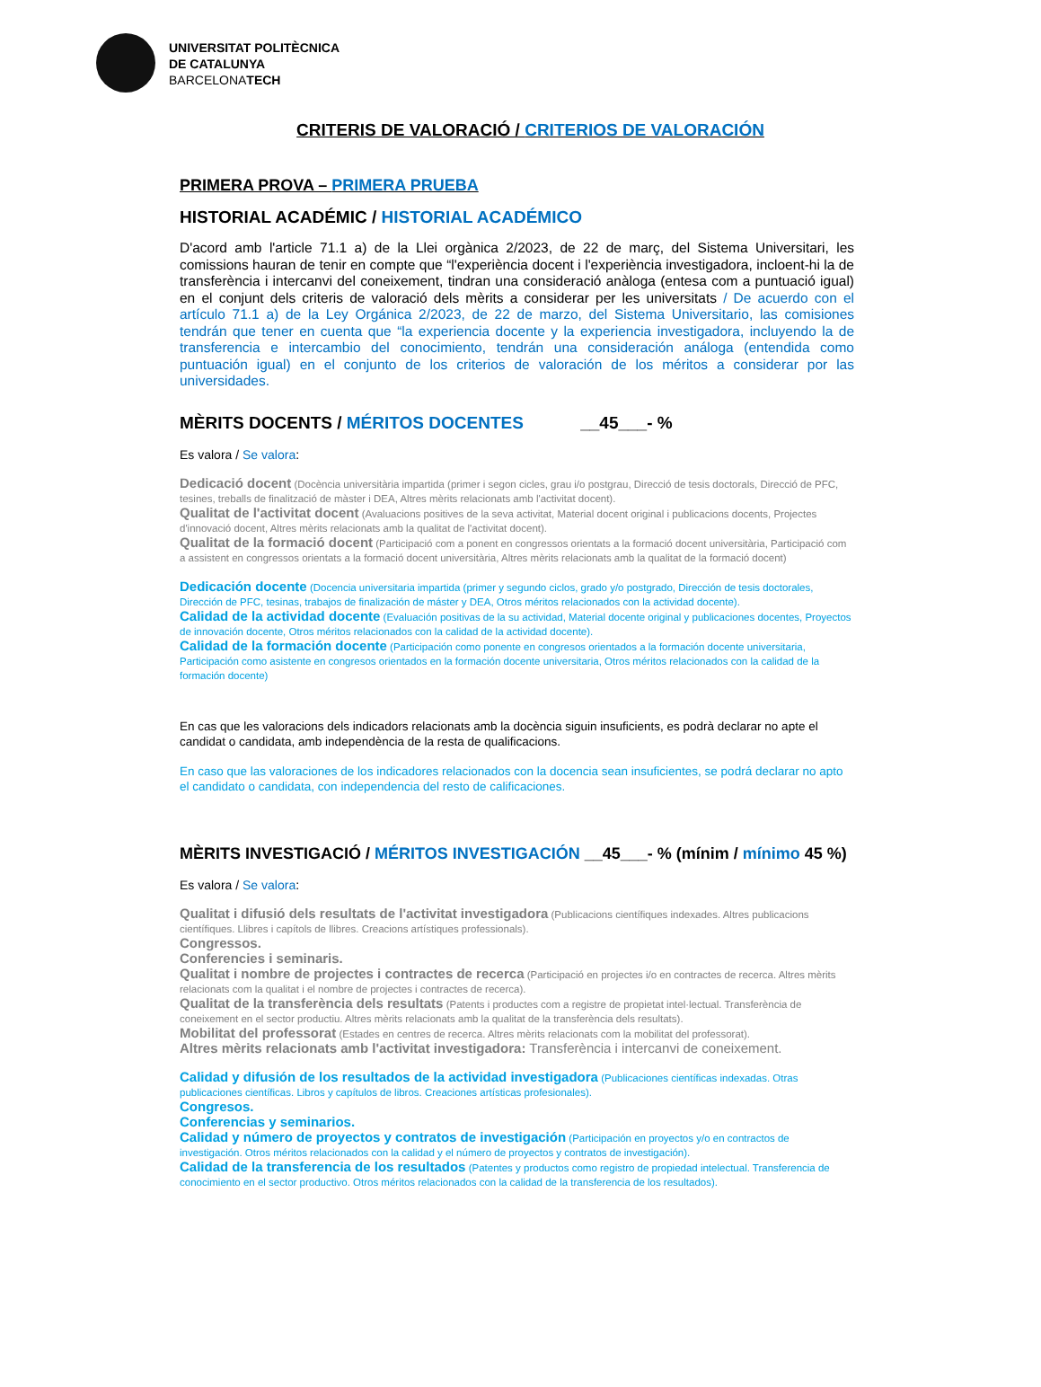UNIVERSITAT POLITÈCNICA
DE CATALUNYA
BARCELONATECH
CRITERIS DE VALORACIÓ / CRITERIOS DE VALORACIÓN
PRIMERA PROVA – PRIMERA PRUEBA
HISTORIAL ACADÉMIC / HISTORIAL ACADÉMICO
D'acord amb l'article 71.1 a) de la Llei orgànica 2/2023, de 22 de març, del Sistema Universitari, les comissions hauran de tenir en compte que “l'experiència docent i l'experiència investigadora, incloent-hi la de transferència i intercanvi del coneixement, tindran una consideració anàloga (entesa com a puntuació igual) en el conjunt dels criteris de valoració dels mèrits a considerar per les universitats / De acuerdo con el artículo 71.1 a) de la Ley Orgánica 2/2023, de 22 de marzo, del Sistema Universitario, las comisiones tendrán que tener en cuenta que “la experiencia docente y la experiencia investigadora, incluyendo la de transferencia e intercambio del conocimiento, tendrán una consideración análoga (entendida como puntuación igual) en el conjunto de los criterios de valoración de los méritos a considerar por las universidades.
MÈRITS DOCENTS / MÉRITOS DOCENTES __45___- %
Es valora / Se valora:
Dedicació docent (Docència universitària impartida (primer i segon cicles, grau i/o postgrau, Direcció de tesis doctorals, Direcció de PFC, tesines, treballs de finalització de màster i DEA, Altres mèrits relacionats amb l'activitat docent).
Qualitat de l'activitat docent (Avaluacions positives de la seva activitat, Material docent original i publicacions docents, Projectes d'innovació docent, Altres mèrits relacionats amb la qualitat de l'activitat docent).
Qualitat de la formació docent (Participació com a ponent en congressos orientats a la formació docent universitària, Participació com a assistent en congressos orientats a la formació docent universitària, Altres mèrits relacionats amb la qualitat de la formació docent)
Dedicación docente (Docencia universitaria impartida (primer y segundo ciclos, grado y/o postgrado, Dirección de tesis doctorales, Dirección de PFC, tesinas, trabajos de finalización de máster y DEA, Otros méritos relacionados con la actividad docente).
Calidad de la actividad docente (Evaluación positivas de la su actividad, Material docente original y publicaciones docentes, Proyectos de innovación docente, Otros méritos relacionados con la calidad de la actividad docente).
Calidad de la formación docente (Participación como ponente en congresos orientados a la formación docente universitaria, Participación como asistente en congresos orientados en la formación docente universitaria, Otros méritos relacionados con la calidad de la formación docente)
En cas que les valoracions dels indicadors relacionats amb la docència siguin insuficients, es podrà declarar no apte el candidat o candidata, amb independència de la resta de qualificacions.
En caso que las valoraciones de los indicadores relacionados con la docencia sean insuficientes, se podrá declarar no apto el candidato o candidata, con independencia del resto de calificaciones.
MÈRITS INVESTIGACIÓ / MÉRITOS INVESTIGACIÓN __45___- % (mínim / mínimo 45 %)
Es valora / Se valora:
Qualitat i difusió dels resultats de l'activitat investigadora (Publicacions científiques indexades. Altres publicacions científiques. Llibres i capítols de llibres. Creacions artístiques professionals).
Congressos.
Conferencies i seminaris.
Qualitat i nombre de projectes i contractes de recerca (Participació en projectes i/o en contractes de recerca. Altres mèrits relacionats com la qualitat i el nombre de projectes i contractes de recerca).
Qualitat de la transferència dels resultats (Patents i productes com a registre de propietat intel·lectual. Transferència de coneixement en el sector productiu. Altres mèrits relacionats amb la qualitat de la transferència dels resultats).
Mobilitat del professorat (Estades en centres de recerca. Altres mèrits relacionats com la mobilitat del professorat).
Altres mèrits relacionats amb l'activitat investigadora: Transferència i intercanvi de coneixement.
Calidad y difusión de los resultados de la actividad investigadora (Publicaciones científicas indexadas. Otras publicaciones científicas. Libros y capítulos de libros. Creaciones artísticas profesionales).
Congresos.
Conferencias y seminarios.
Calidad y número de proyectos y contratos de investigación (Participación en proyectos y/o en contractos de investigación. Otros méritos relacionados con la calidad y el número de proyectos y contratos de investigación).
Calidad de la transferencia de los resultados (Patentes y productos como registro de propiedad intelectual. Transferencia de conocimiento en el sector productivo. Otros méritos relacionados con la calidad de la transferencia de los resultados).